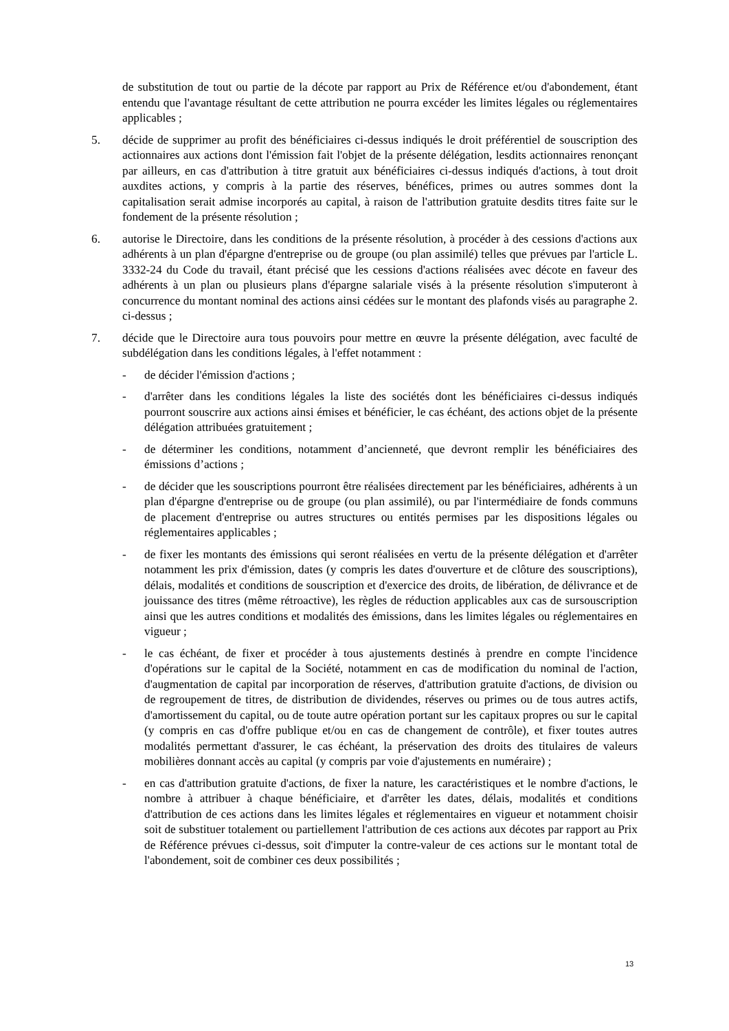de substitution de tout ou partie de la décote par rapport au Prix de Référence et/ou d'abondement, étant entendu que l'avantage résultant de cette attribution ne pourra excéder les limites légales ou réglementaires applicables ;
5. décide de supprimer au profit des bénéficiaires ci-dessus indiqués le droit préférentiel de souscription des actionnaires aux actions dont l'émission fait l'objet de la présente délégation, lesdits actionnaires renonçant par ailleurs, en cas d'attribution à titre gratuit aux bénéficiaires ci-dessus indiqués d'actions, à tout droit auxdites actions, y compris à la partie des réserves, bénéfices, primes ou autres sommes dont la capitalisation serait admise incorporés au capital, à raison de l'attribution gratuite desdits titres faite sur le fondement de la présente résolution ;
6. autorise le Directoire, dans les conditions de la présente résolution, à procéder à des cessions d'actions aux adhérents à un plan d'épargne d'entreprise ou de groupe (ou plan assimilé) telles que prévues par l'article L. 3332-24 du Code du travail, étant précisé que les cessions d'actions réalisées avec décote en faveur des adhérents à un plan ou plusieurs plans d'épargne salariale visés à la présente résolution s'imputeront à concurrence du montant nominal des actions ainsi cédées sur le montant des plafonds visés au paragraphe 2. ci-dessus ;
7. décide que le Directoire aura tous pouvoirs pour mettre en œuvre la présente délégation, avec faculté de subdélégation dans les conditions légales, à l'effet notamment :
- de décider l'émission d'actions ;
- d'arrêter dans les conditions légales la liste des sociétés dont les bénéficiaires ci-dessus indiqués pourront souscrire aux actions ainsi émises et bénéficier, le cas échéant, des actions objet de la présente délégation attribuées gratuitement ;
- de déterminer les conditions, notamment d’ancienneté, que devront remplir les bénéficiaires des émissions d’actions ;
- de décider que les souscriptions pourront être réalisées directement par les bénéficiaires, adhérents à un plan d'épargne d'entreprise ou de groupe (ou plan assimilé), ou par l'intermédiaire de fonds communs de placement d'entreprise ou autres structures ou entités permises par les dispositions légales ou réglementaires applicables ;
- de fixer les montants des émissions qui seront réalisées en vertu de la présente délégation et d'arrêter notamment les prix d'émission, dates (y compris les dates d'ouverture et de clôture des souscriptions), délais, modalités et conditions de souscription et d'exercice des droits, de libération, de délivrance et de jouissance des titres (même rétroactive), les règles de réduction applicables aux cas de sursouscription ainsi que les autres conditions et modalités des émissions, dans les limites légales ou réglementaires en vigueur ;
- le cas échéant, de fixer et procéder à tous ajustements destinés à prendre en compte l'incidence d'opérations sur le capital de la Société, notamment en cas de modification du nominal de l'action, d'augmentation de capital par incorporation de réserves, d'attribution gratuite d'actions, de division ou de regroupement de titres, de distribution de dividendes, réserves ou primes ou de tous autres actifs, d'amortissement du capital, ou de toute autre opération portant sur les capitaux propres ou sur le capital (y compris en cas d'offre publique et/ou en cas de changement de contrôle), et fixer toutes autres modalités permettant d'assurer, le cas échéant, la préservation des droits des titulaires de valeurs mobilières donnant accès au capital (y compris par voie d'ajustements en numéraire) ;
- en cas d'attribution gratuite d'actions, de fixer la nature, les caractéristiques et le nombre d'actions, le nombre à attribuer à chaque bénéficiaire, et d'arrêter les dates, délais, modalités et conditions d'attribution de ces actions dans les limites légales et réglementaires en vigueur et notamment choisir soit de substituer totalement ou partiellement l'attribution de ces actions aux décotes par rapport au Prix de Référence prévues ci-dessus, soit d'imputer la contre-valeur de ces actions sur le montant total de l'abondement, soit de combiner ces deux possibilités ;
13